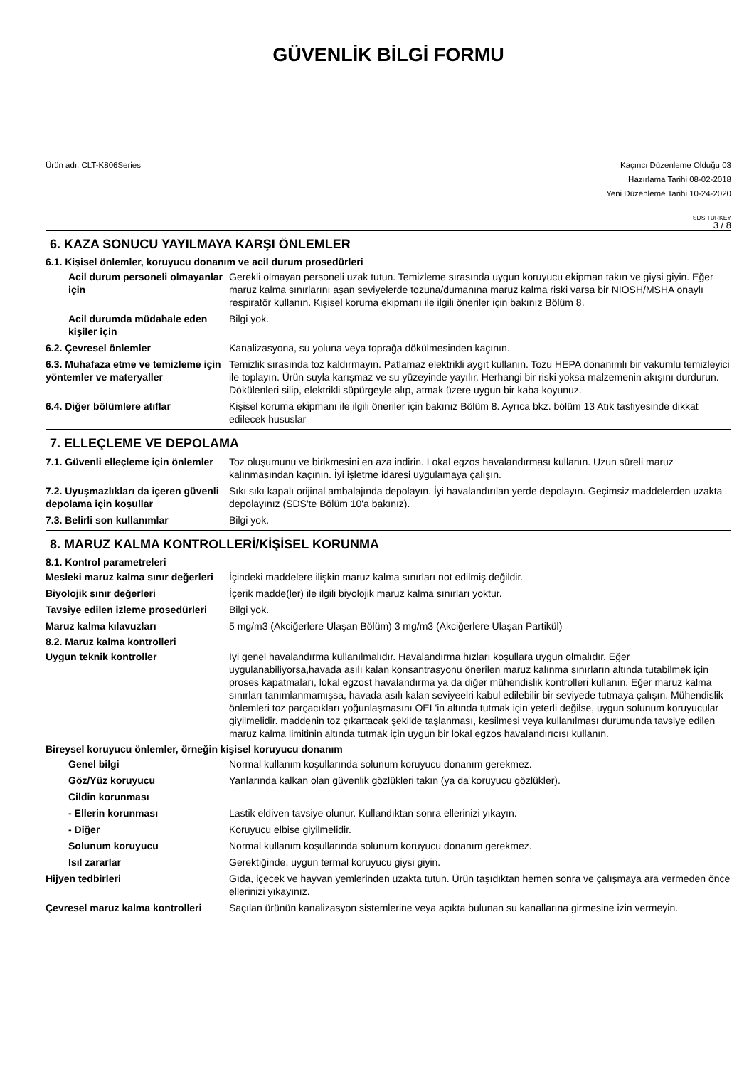GÜVENLİK BİLGİ FORMU
Ürün adı: CLT-K806Series Kaçıncı Düzenleme Olduğu 03
Hazırlama Tarihi 08-02-2018
Yeni Düzenleme Tarihi 10-24-2020
SDS TURKEY
3 / 8
6. KAZA SONUCU YAYILMAYA KARŞI ÖNLEMLER
6.1. Kişisel önlemler, koruyucu donanım ve acil durum prosedürleri
Acil durum personeli olmayanlar için
Gerekli olmayan personeli uzak tutun. Temizleme sırasında uygun koruyucu ekipman takın ve giysi giyin. Eğer maruz kalma sınırlarını aşan seviyelerde tozuna/dumanına maruz kalma riski varsa bir NIOSH/MSHA onaylı respiratör kullanın. Kişisel koruma ekipmanı ile ilgili öneriler için bakınız Bölüm 8.
Acil durumda müdahale eden kişiler için
Bilgi yok.
6.2. Çevresel önlemler Kanalizasyona, su yoluna veya toprağa dökülmesinden kaçının.
6.3. Muhafaza etme ve temizleme için yöntemler ve materyaller
Temizlik sırasında toz kaldırmayın. Patlamaz elektrikli aygıt kullanın. Tozu HEPA donanımlı bir vakumlu temizleyici ile toplayın. Ürün suyla karışmaz ve su yüzeyinde yayılır. Herhangi bir riski yoksa malzemenin akışını durdurun. Dökülenleri silip, elektrikli süpürgeyle alıp, atmak üzere uygun bir kaba koyunuz.
6.4. Diğer bölümlere atıflar Kişisel koruma ekipmanı ile ilgili öneriler için bakınız Bölüm 8. Ayrıca bkz. bölüm 13 Atık tasfiyesinde dikkat edilecek hususlar
7. ELLEÇLEME VE DEPOLAMA
7.1. Güvenli elleçleme için önlemler
Toz oluşumunu ve birikmesini en aza indirin. Lokal egzos havalandırması kullanın. Uzun süreli maruz kalınmasından kaçının. İyi işletme idaresi uygulamaya çalışın.
7.2. Uyuşmazlıkları da içeren güvenli depolama için koşullar
Sıkı sıkı kapalı orijinal ambalajında depolayın. İyi havalandırılan yerde depolayın. Geçimsiz maddelerden uzakta depolayınız (SDS'te Bölüm 10'a bakınız).
7.3. Belirli son kullanımlar Bilgi yok.
8. MARUZ KALMA KONTROLLERİ/KİŞİSEL KORUNMA
8.1. Kontrol parametreleri
Mesleki maruz kalma sınır değerleri
İçindeki maddelere ilişkin maruz kalma sınırları not edilmiş değildir.
Biyolojik sınır değerleri İçerik madde(ler) ile ilgili biyolojik maruz kalma sınırları yoktur.
Tavsiye edilen izleme prosedürleri
Bilgi yok.
Maruz kalma kılavuzları 5 mg/m3 (Akciğerlere Ulaşan Bölüm) 3 mg/m3 (Akciğerlere Ulaşan Partikül)
8.2. Maruz kalma kontrolleri
Uygun teknik kontroller İyi genel havalandırma kullanılmalıdır. Havalandırma hızları koşullara uygun olmalıdır. Eğer uygulanabiliyorsa,havada asılı kalan konsantrasyonu önerilen maruz kalınma sınırların altında tutabilmek için proses kapatmaları, lokal egzost havalandırma ya da diğer mühendislik kontrolleri kullanın. Eğer maruz kalma sınırları tanımlanmamışsa, havada asılı kalan seviyeelri kabul edilebilir bir seviyede tutmaya çalışın. Mühendislik önlemleri toz parçacıkları yoğunlaşmasını OEL'in altında tutmak için yeterli değilse, uygun solunum koruyucular giyilmelidir. maddenin toz çıkartacak şekilde taşlanması, kesilmesi veya kullanılması durumunda tavsiye edilen maruz kalma limitinin altında tutmak için uygun bir lokal egzos havalandırıcısı kullanın.
Bireysel koruyucu önlemler, örneğin kişisel koruyucu donanım
Genel bilgi Normal kullanım koşullarında solunum koruyucu donanım gerekmez.
Göz/Yüz koruyucu Yanlarında kalkan olan güvenlik gözlükleri takın (ya da koruyucu gözlükler).
Cildin korunması
- Ellerin korunması Lastik eldiven tavsiye olunur. Kullandıktan sonra ellerinizi yıkayın.
- Diğer Koruyucu elbise giyilmelidir.
Solunum koruyucu Normal kullanım koşullarında solunum koruyucu donanım gerekmez.
Isıl zararlar Gerektiğinde, uygun termal koruyucu giysi giyin.
Hijyen tedbirleri Gıda, içecek ve hayvan yemlerinden uzakta tutun. Ürün taşıdıktan hemen sonra ve çalışmaya ara vermeden önce ellerinizi yıkayınız.
Çevresel maruz kalma kontrolleri
Saçılan ürünün kanalizasyon sistemlerine veya açıkta bulunan su kanallarına girmesine izin vermeyin.